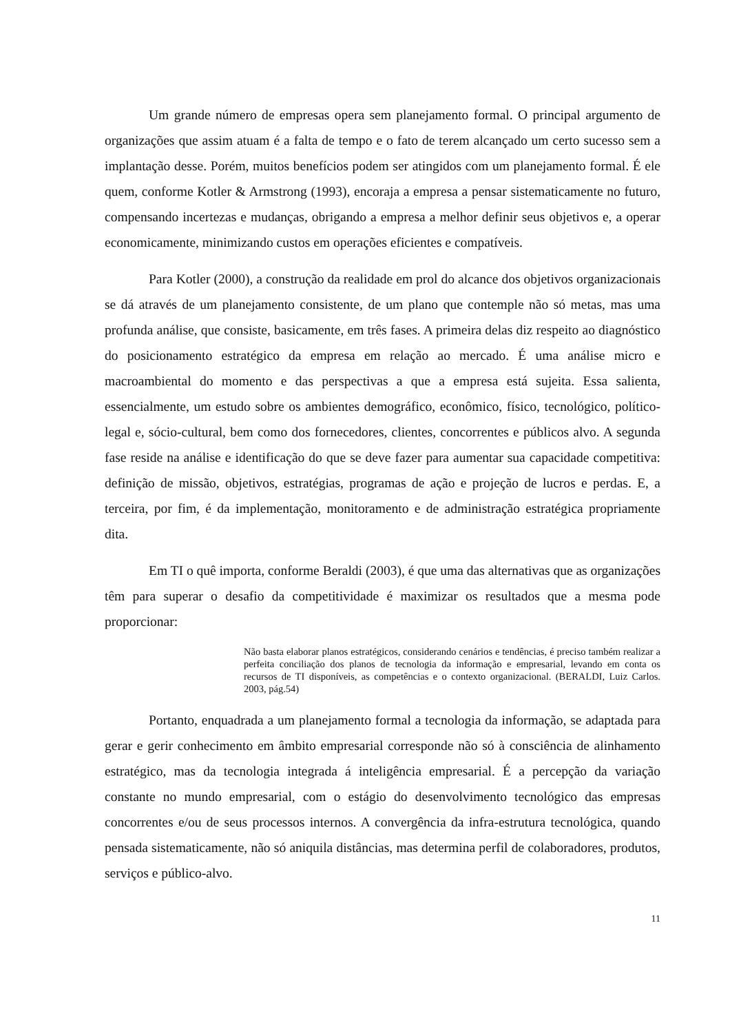Um grande número de empresas opera sem planejamento formal. O principal argumento de organizações que assim atuam é a falta de tempo e o fato de terem alcançado um certo sucesso sem a implantação desse. Porém, muitos benefícios podem ser atingidos com um planejamento formal. É ele quem, conforme Kotler & Armstrong (1993), encoraja a empresa a pensar sistematicamente no futuro, compensando incertezas e mudanças, obrigando a empresa a melhor definir seus objetivos e, a operar economicamente, minimizando custos em operações eficientes e compatíveis.
Para Kotler (2000), a construção da realidade em prol do alcance dos objetivos organizacionais se dá através de um planejamento consistente, de um plano que contemple não só metas, mas uma profunda análise, que consiste, basicamente, em três fases. A primeira delas diz respeito ao diagnóstico do posicionamento estratégico da empresa em relação ao mercado. É uma análise micro e macroambiental do momento e das perspectivas a que a empresa está sujeita. Essa salienta, essencialmente, um estudo sobre os ambientes demográfico, econômico, físico, tecnológico, político-legal e, sócio-cultural, bem como dos fornecedores, clientes, concorrentes e públicos alvo. A segunda fase reside na análise e identificação do que se deve fazer para aumentar sua capacidade competitiva: definição de missão, objetivos, estratégias, programas de ação e projeção de lucros e perdas. E, a terceira, por fim, é da implementação, monitoramento e de administração estratégica propriamente dita.
Em TI o quê importa, conforme Beraldi (2003), é que uma das alternativas que as organizações têm para superar o desafio da competitividade é maximizar os resultados que a mesma pode proporcionar:
Não basta elaborar planos estratégicos, considerando cenários e tendências, é preciso também realizar a perfeita conciliação dos planos de tecnologia da informação e empresarial, levando em conta os recursos de TI disponíveis, as competências e o contexto organizacional. (BERALDI, Luiz Carlos. 2003, pág.54)
Portanto, enquadrada a um planejamento formal a tecnologia da informação, se adaptada para gerar e gerir conhecimento em âmbito empresarial corresponde não só à consciência de alinhamento estratégico, mas da tecnologia integrada á inteligência empresarial. É a percepção da variação constante no mundo empresarial, com o estágio do desenvolvimento tecnológico das empresas concorrentes e/ou de seus processos internos. A convergência da infra-estrutura tecnológica, quando pensada sistematicamente, não só aniquila distâncias, mas determina perfil de colaboradores, produtos, serviços e público-alvo.
11